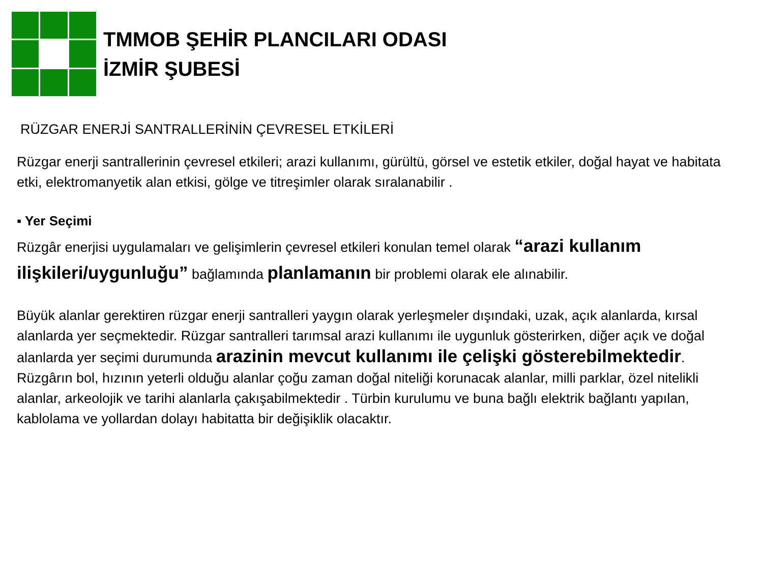TMMOB ŞEHİR PLANCILARI ODASI
İZMİR ŞUBESİ
RÜZGAR ENERJİ SANTRALLERİNİN ÇEVRESEL ETKİLERİ
Rüzgar enerji santrallerinin çevresel etkileri; arazi kullanımı, gürültü, görsel ve estetik etkiler, doğal hayat ve habitata etki, elektromanyetik alan etkisi, gölge ve titreşimler olarak sıralanabilir .
▪ Yer Seçimi
Rüzgâr enerjisi uygulamaları ve gelişimlerin çevresel etkileri konulan temel olarak “arazi kullanım ilişkileri/uygunluğu” bağlamında planlamanın bir problemi olarak ele alınabilir.
Büyük alanlar gerektiren rüzgar enerji santralleri yaygın olarak yerleşmeler dışındaki, uzak, açık alanlarda, kırsal alanlarda yer seçmektedir. Rüzgar santralleri tarımsal arazi kullanımı ile uygunluk gösterirken, diğer açık ve doğal alanlarda yer seçimi durumunda arazinin mevcut kullanımı ile çelişki gösterebilmektedir.
Rüzgârın bol, hızının yeterli olduğu alanlar çoğu zaman doğal niteliği korunacak alanlar, milli parklar, özel nitelikli alanlar, arkeolojik ve tarihi alanlarla çakışabilmektedir . Türbin kurulumu ve buna bağlı elektrik bağlantı yapılan, kablolama ve yollardan dolayı habitatta bir değişiklik olacaktır.